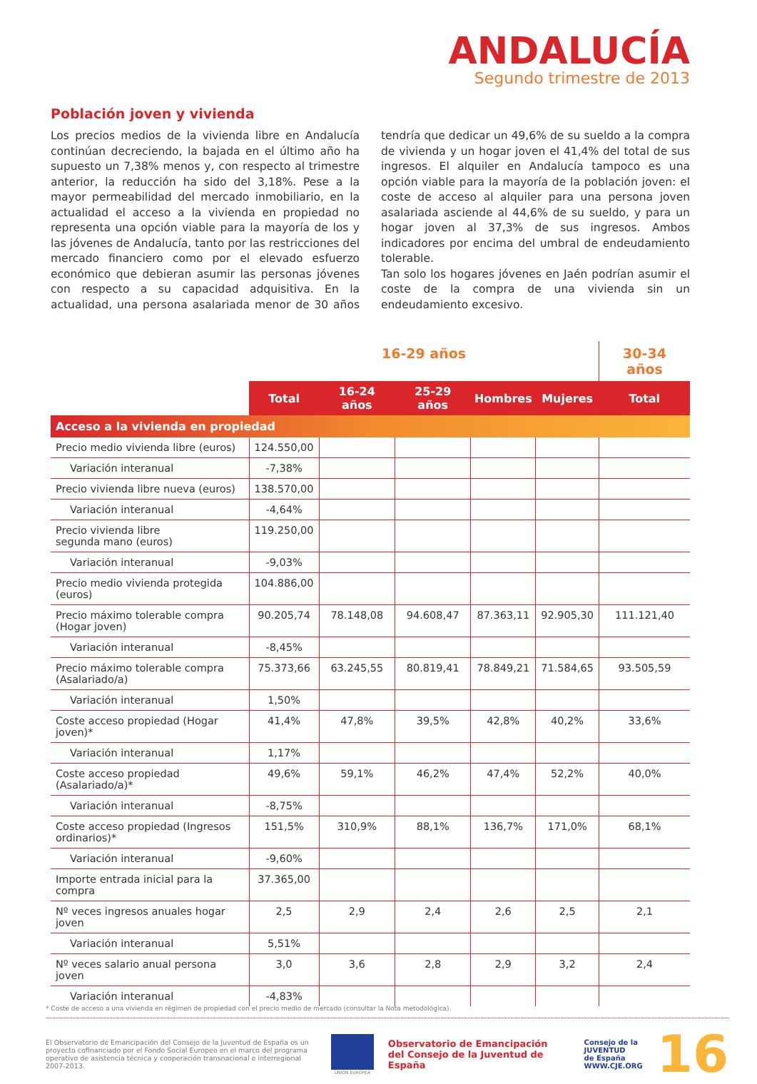ANDALUCÍA
Segundo trimestre de 2013
Población joven y vivienda
Los precios medios de la vivienda libre en Andalucía continúan decreciendo, la bajada en el último año ha supuesto un 7,38% menos y, con respecto al trimestre anterior, la reducción ha sido del 3,18%. Pese a la mayor permeabilidad del mercado inmobiliario, en la actualidad el acceso a la vivienda en propiedad no representa una opción viable para la mayoría de los y las jóvenes de Andalucía, tanto por las restricciones del mercado financiero como por el elevado esfuerzo económico que debieran asumir las personas jóvenes con respecto a su capacidad adquisitiva. En la actualidad, una persona asalariada menor de 30 años tendría que dedicar un 49,6% de su sueldo a la compra de vivienda y un hogar joven el 41,4% del total de sus ingresos. El alquiler en Andalucía tampoco es una opción viable para la mayoría de la población joven: el coste de acceso al alquiler para una persona joven asalariada asciende al 44,6% de su sueldo, y para un hogar joven al 37,3% de sus ingresos. Ambos indicadores por encima del umbral de endeudamiento tolerable.
Tan solo los hogares jóvenes en Jaén podrían asumir el coste de la compra de una vivienda sin un endeudamiento excesivo.
| | 16-29 años | | | | | 30-34 años |
| | Total | 16-24 años | 25-29 años | Hombres | Mujeres | Total |
| Acceso a la vivienda en propiedad | | | | | | |
| Precio medio vivienda libre (euros) | 124.550,00 | | | | | |
| Variación interanual | -7,38% | | | | | |
| Precio vivienda libre nueva (euros) | 138.570,00 | | | | | |
| Variación interanual | -4,64% | | | | | |
| Precio vivienda libre segunda mano (euros) | 119.250,00 | | | | | |
| Variación interanual | -9,03% | | | | | |
| Precio medio vivienda protegida (euros) | 104.886,00 | | | | | |
| Precio máximo tolerable compra (Hogar joven) | 90.205,74 | 78.148,08 | 94.608,47 | 87.363,11 | 92.905,30 | 111.121,40 |
| Variación interanual | -8,45% | | | | | |
| Precio máximo tolerable compra (Asalariado/a) | 75.373,66 | 63.245,55 | 80.819,41 | 78.849,21 | 71.584,65 | 93.505,59 |
| Variación interanual | 1,50% | | | | | |
| Coste acceso propiedad (Hogar joven)* | 41,4% | 47,8% | 39,5% | 42,8% | 40,2% | 33,6% |
| Variación interanual | 1,17% | | | | | |
| Coste acceso propiedad (Asalariado/a)* | 49,6% | 59,1% | 46,2% | 47,4% | 52,2% | 40,0% |
| Variación interanual | -8,75% | | | | | |
| Coste acceso propiedad (Ingresos ordinarios)* | 151,5% | 310,9% | 88,1% | 136,7% | 171,0% | 68,1% |
| Variación interanual | -9,60% | | | | | |
| Importe entrada inicial para la compra | 37.365,00 | | | | | |
| Nº veces ingresos anuales hogar joven | 2,5 | 2,9 | 2,4 | 2,6 | 2,5 | 2,1 |
| Variación interanual | 5,51% | | | | | |
| Nº veces salario anual persona joven | 3,0 | 3,6 | 2,8 | 2,9 | 3,2 | 2,4 |
| Variación interanual | -4,83% | | | | | |
* Coste de acceso a una vivienda en régimen de propiedad con el precio medio de mercado (consultar la Nota metodológica).
El Observatorio de Emancipación del Consejo de la Juventud de España es un proyecto cofinanciado por el Fondo Social Europeo en el marco del programa operativo de asistencia técnica y cooperación transnacional e interregional 2007-2013.
UNIÓN EUROPEA
Observatorio de Emancipación
del Consejo de la Juventud de España
Consejo de la
JUVENTUD
de España
WWW.CJE.ORG
16